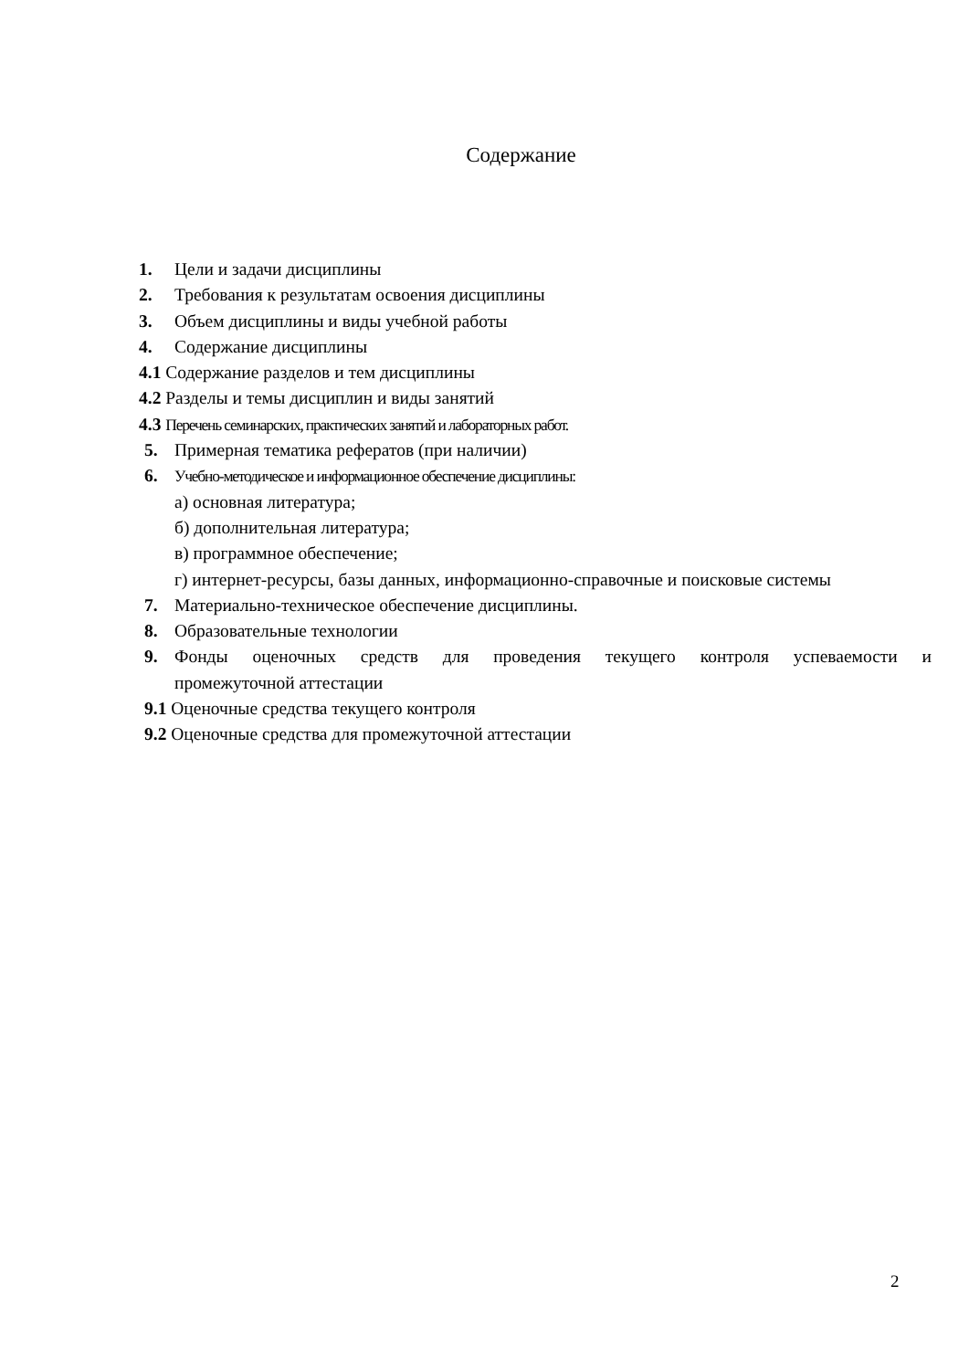Содержание
1. Цели и задачи дисциплины
2. Требования к результатам освоения дисциплины
3. Объем дисциплины и виды учебной работы
4. Содержание дисциплины
4.1 Содержание разделов и тем дисциплины
4.2 Разделы и темы дисциплин и виды занятий
4.3 Перечень семинарских, практических занятий и лабораторных работ.
5. Примерная тематика рефератов (при наличии)
6. Учебно-методическое и информационное обеспечение дисциплины:
а) основная литература;
б) дополнительная литература;
в) программное обеспечение;
г) интернет-ресурсы, базы данных, информационно-справочные и поисковые системы
7. Материально-техническое обеспечение дисциплины.
8. Образовательные технологии
9. Фонды оценочных средств для проведения текущего контроля успеваемости и
промежуточной аттестации
9.1 Оценочные средства текущего контроля
9.2 Оценочные средства для промежуточной аттестации
2